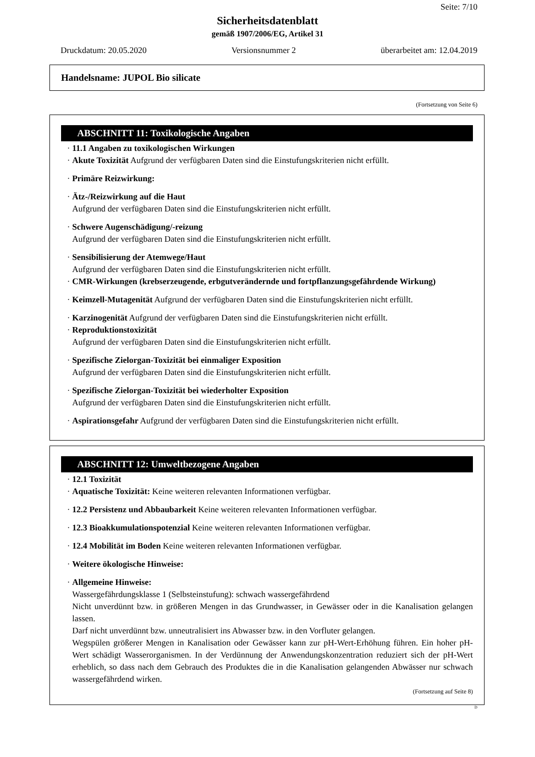Seite: 7/10
Sicherheitsdatenblatt
gemäß 1907/2006/EG, Artikel 31
Druckdatum: 20.05.2020 Versionsnummer 2 überarbeitet am: 12.04.2019
Handelsname: JUPOL Bio silicate
(Fortsetzung von Seite 6)
ABSCHNITT 11: Toxikologische Angaben
· 11.1 Angaben zu toxikologischen Wirkungen
· Akute Toxizität Aufgrund der verfügbaren Daten sind die Einstufungskriterien nicht erfüllt.
· Primäre Reizwirkung:
· Ätz-/Reizwirkung auf die Haut
Aufgrund der verfügbaren Daten sind die Einstufungskriterien nicht erfüllt.
· Schwere Augenschädigung/-reizung
Aufgrund der verfügbaren Daten sind die Einstufungskriterien nicht erfüllt.
· Sensibilisierung der Atemwege/Haut
Aufgrund der verfügbaren Daten sind die Einstufungskriterien nicht erfüllt.
· CMR-Wirkungen (krebserzeugende, erbgutverändernde und fortpflanzungsgefährdende Wirkung)
· Keimzell-Mutagenität Aufgrund der verfügbaren Daten sind die Einstufungskriterien nicht erfüllt.
· Karzinogenität Aufgrund der verfügbaren Daten sind die Einstufungskriterien nicht erfüllt.
· Reproduktionstoxizität
Aufgrund der verfügbaren Daten sind die Einstufungskriterien nicht erfüllt.
· Spezifische Zielorgan-Toxizität bei einmaliger Exposition
Aufgrund der verfügbaren Daten sind die Einstufungskriterien nicht erfüllt.
· Spezifische Zielorgan-Toxizität bei wiederholter Exposition
Aufgrund der verfügbaren Daten sind die Einstufungskriterien nicht erfüllt.
· Aspirationsgefahr Aufgrund der verfügbaren Daten sind die Einstufungskriterien nicht erfüllt.
ABSCHNITT 12: Umweltbezogene Angaben
· 12.1 Toxizität
· Aquatische Toxizität: Keine weiteren relevanten Informationen verfügbar.
· 12.2 Persistenz und Abbaubarkeit Keine weiteren relevanten Informationen verfügbar.
· 12.3 Bioakkumulationspotenzial Keine weiteren relevanten Informationen verfügbar.
· 12.4 Mobilität im Boden Keine weiteren relevanten Informationen verfügbar.
· Weitere ökologische Hinweise:
· Allgemeine Hinweise:
Wassergefährdungsklasse 1 (Selbsteinstufung): schwach wassergefährdend
Nicht unverdünnt bzw. in größeren Mengen in das Grundwasser, in Gewässer oder in die Kanalisation gelangen lassen.
Darf nicht unverdünnt bzw. unneutralisiert ins Abwasser bzw. in den Vorfluter gelangen.
Wegspülen größerer Mengen in Kanalisation oder Gewässer kann zur pH-Wert-Erhöhung führen. Ein hoher pH-Wert schädigt Wasserorganismen. In der Verdünnung der Anwendungskonzentration reduziert sich der pH-Wert erheblich, so dass nach dem Gebrauch des Produktes die in die Kanalisation gelangenden Abwässer nur schwach wassergefährdend wirken.
(Fortsetzung auf Seite 8)
D